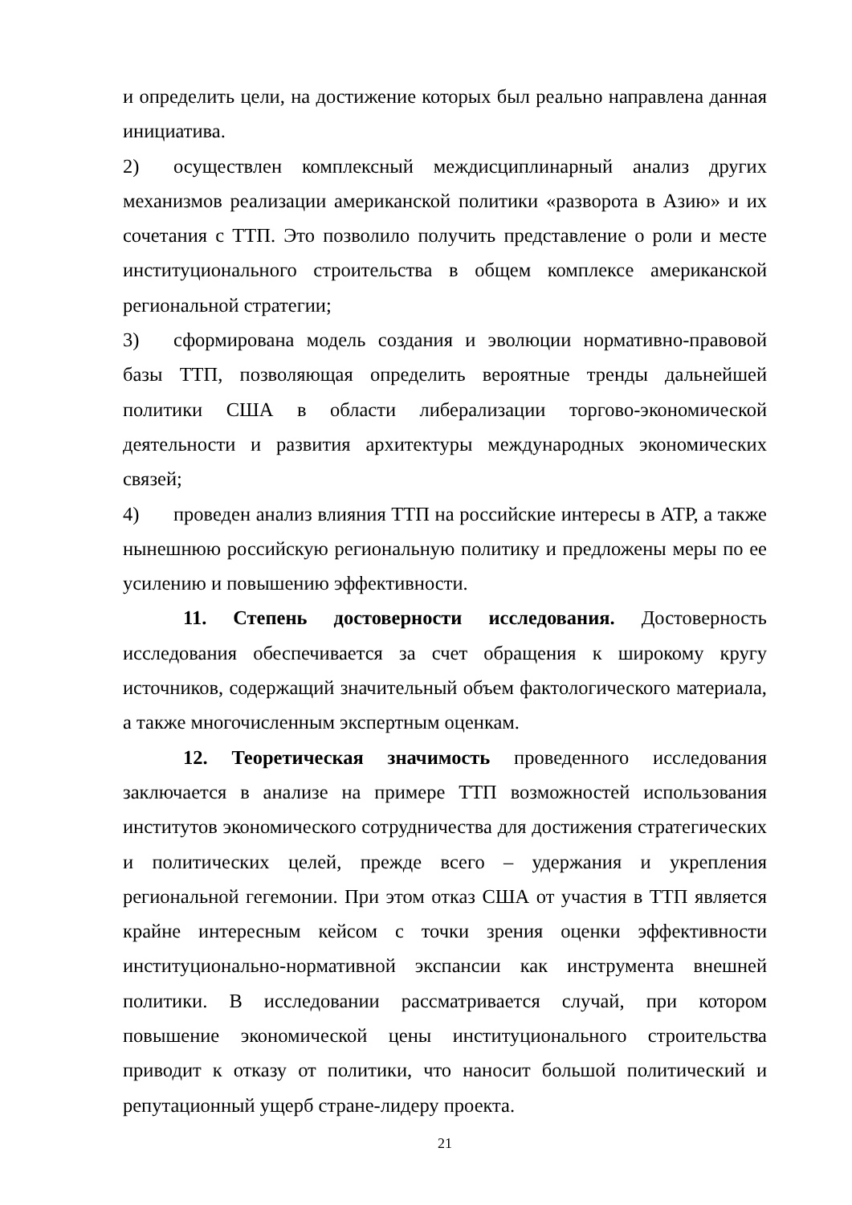и определить цели, на достижение которых был реально направлена данная инициатива.
2) осуществлен комплексный междисциплинарный анализ других механизмов реализации американской политики «разворота в Азию» и их сочетания с ТТП. Это позволило получить представление о роли и месте институционального строительства в общем комплексе американской региональной стратегии;
3) сформирована модель создания и эволюции нормативно-правовой базы ТТП, позволяющая определить вероятные тренды дальнейшей политики США в области либерализации торгово-экономической деятельности и развития архитектуры международных экономических связей;
4) проведен анализ влияния ТТП на российские интересы в АТР, а также нынешнюю российскую региональную политику и предложены меры по ее усилению и повышению эффективности.
11. Степень достоверности исследования. Достоверность исследования обеспечивается за счет обращения к широкому кругу источников, содержащий значительный объем фактологического материала, а также многочисленным экспертным оценкам.
12. Теоретическая значимость проведенного исследования заключается в анализе на примере ТТП возможностей использования институтов экономического сотрудничества для достижения стратегических и политических целей, прежде всего – удержания и укрепления региональной гегемонии. При этом отказ США от участия в ТТП является крайне интересным кейсом с точки зрения оценки эффективности институционально-нормативной экспансии как инструмента внешней политики. В исследовании рассматривается случай, при котором повышение экономической цены институционального строительства приводит к отказу от политики, что наносит большой политический и репутационный ущерб стране-лидеру проекта.
21